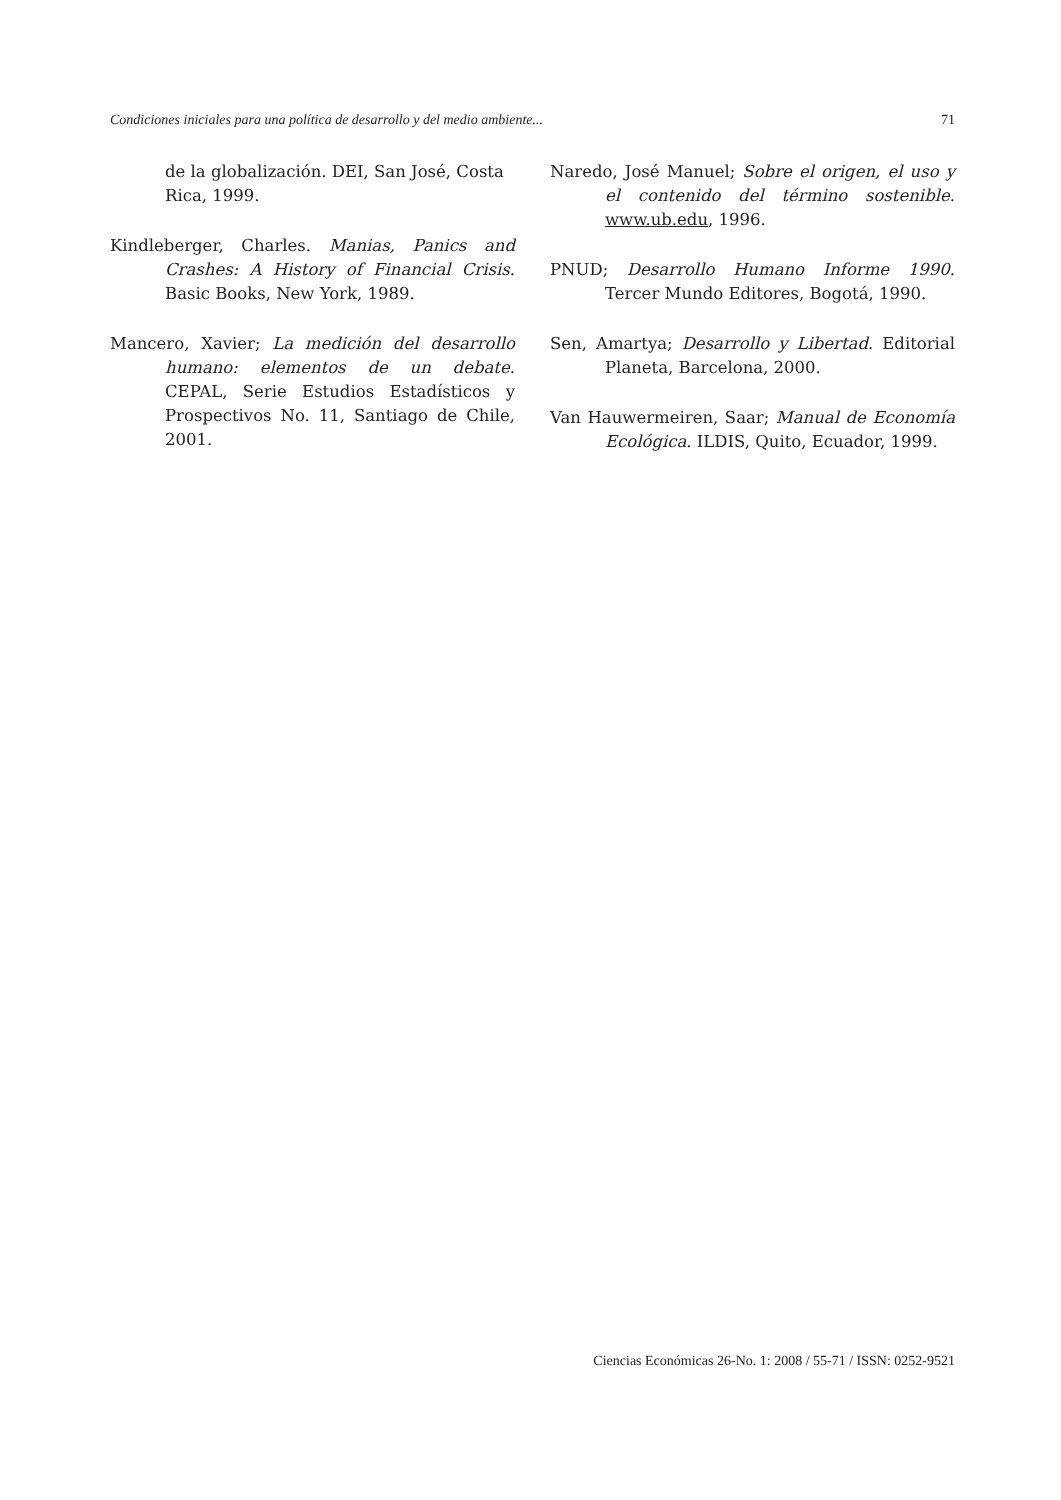Condiciones iniciales para una política de desarrollo y del medio ambiente... 71
de la globalización. DEI, San José, Costa Rica, 1999.
Kindleberger, Charles. Manias, Panics and Crashes: A History of Financial Crisis. Basic Books, New York, 1989.
Mancero, Xavier; La medición del desarrollo humano: elementos de un debate. CEPAL, Serie Estudios Estadísticos y Prospectivos No. 11, Santiago de Chile, 2001.
Naredo, José Manuel; Sobre el origen, el uso y el contenido del término sostenible. www.ub.edu, 1996.
PNUD; Desarrollo Humano Informe 1990. Tercer Mundo Editores, Bogotá, 1990.
Sen, Amartya; Desarrollo y Libertad. Editorial Planeta, Barcelona, 2000.
Van Hauwermeiren, Saar; Manual de Economía Ecológica. ILDIS, Quito, Ecuador, 1999.
Ciencias Económicas 26-No. 1: 2008 / 55-71 / ISSN: 0252-9521